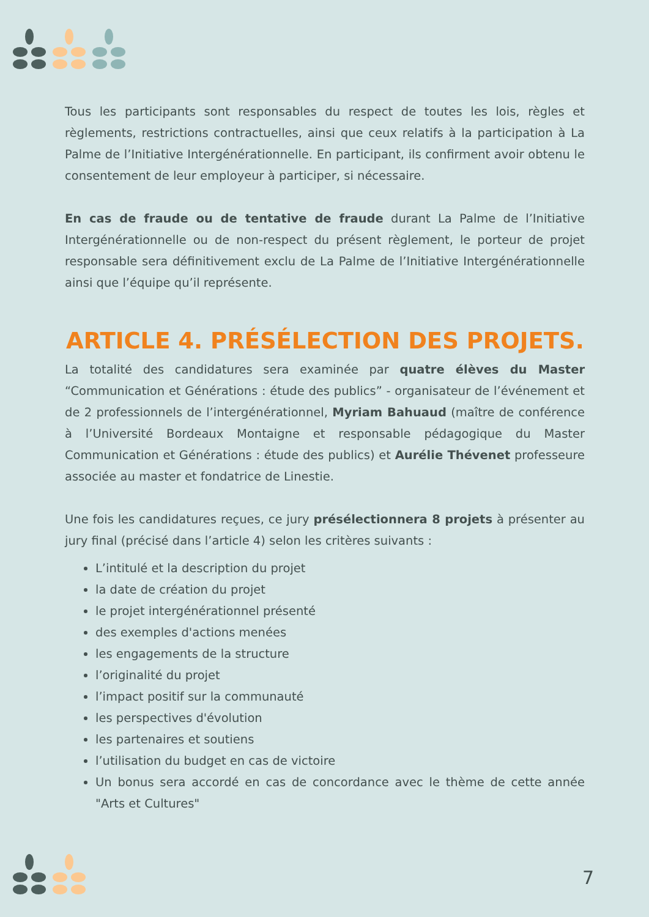Tous les participants sont responsables du respect de toutes les lois, règles et règlements, restrictions contractuelles, ainsi que ceux relatifs à la participation à La Palme de l’Initiative Intergénérationnelle. En participant, ils confirment avoir obtenu le consentement de leur employeur à participer, si nécessaire.
En cas de fraude ou de tentative de fraude durant La Palme de l’Initiative Intergénérationnelle ou de non-respect du présent règlement, le porteur de projet responsable sera définitivement exclu de La Palme de l’Initiative Intergénérationnelle ainsi que l’équipe qu’il représente.
ARTICLE 4. PRÉSÉLECTION DES PROJETS.
La totalité des candidatures sera examinée par quatre élèves du Master “Communication et Générations : étude des publics” - organisateur de l’événement et de 2 professionnels de l’intergénérationnel, Myriam Bahuaud (maître de conférence à l’Université Bordeaux Montaigne et responsable pédagogique du Master Communication et Générations : étude des publics) et Aurélie Thévenet professeure associée au master et fondatrice de Linestie.
Une fois les candidatures reçues, ce jury présélectionnera 8 projets à présenter au jury final (précisé dans l’article 4) selon les critères suivants :
L’intitulé et la description du projet
la date de création du projet
le projet intergénérationnel présenté
des exemples d'actions menées
les engagements de la structure
l’originalité du projet
l’impact positif sur la communauté
les perspectives d'évolution
les partenaires et soutiens
l’utilisation du budget en cas de victoire
Un bonus sera accordé en cas de concordance avec le thème de cette année "Arts et Cultures"
7